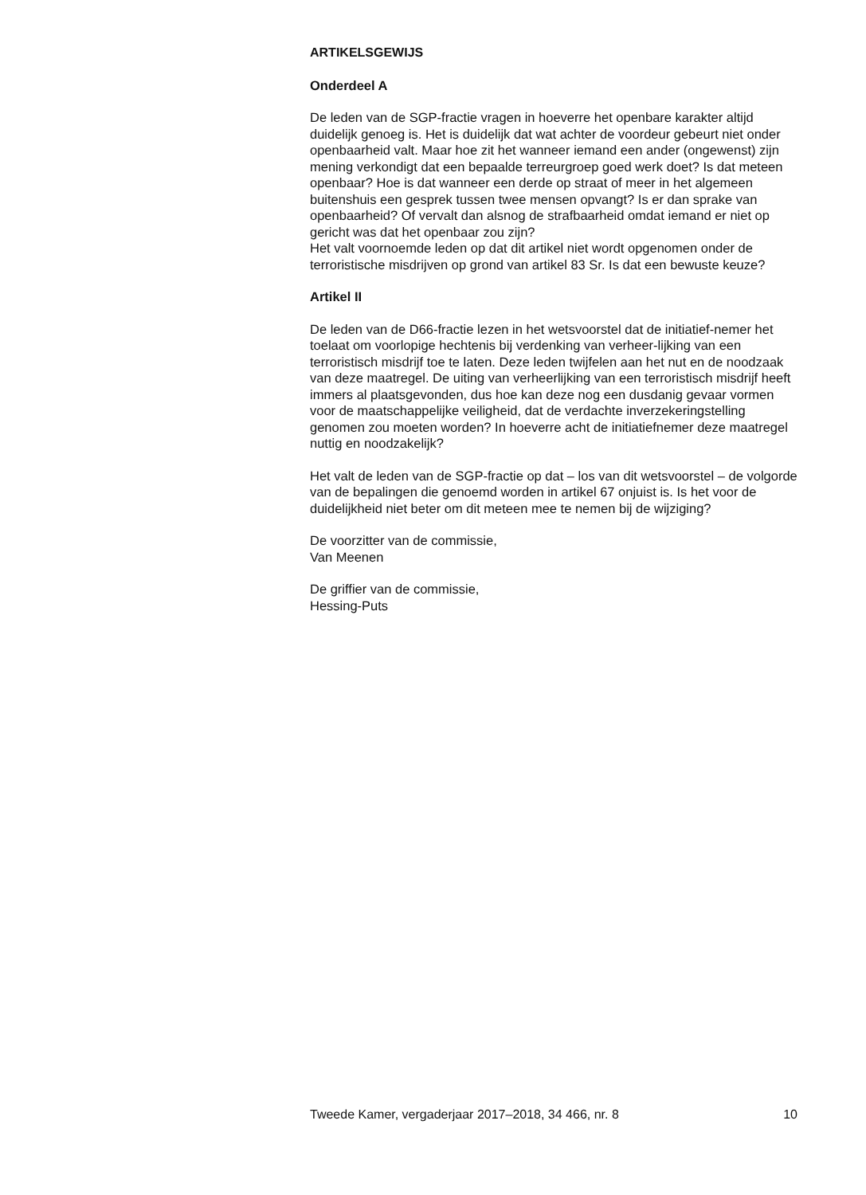ARTIKELSGEWIJS
Onderdeel A
De leden van de SGP-fractie vragen in hoeverre het openbare karakter altijd duidelijk genoeg is. Het is duidelijk dat wat achter de voordeur gebeurt niet onder openbaarheid valt. Maar hoe zit het wanneer iemand een ander (ongewenst) zijn mening verkondigt dat een bepaalde terreurgroep goed werk doet? Is dat meteen openbaar? Hoe is dat wanneer een derde op straat of meer in het algemeen buitenshuis een gesprek tussen twee mensen opvangt? Is er dan sprake van openbaarheid? Of vervalt dan alsnog de strafbaarheid omdat iemand er niet op gericht was dat het openbaar zou zijn?
Het valt voornoemde leden op dat dit artikel niet wordt opgenomen onder de terroristische misdrijven op grond van artikel 83 Sr. Is dat een bewuste keuze?
Artikel II
De leden van de D66-fractie lezen in het wetsvoorstel dat de initiatief-nemer het toelaat om voorlopige hechtenis bij verdenking van verheer-lijking van een terroristisch misdrijf toe te laten. Deze leden twijfelen aan het nut en de noodzaak van deze maatregel. De uiting van verheerlijking van een terroristisch misdrijf heeft immers al plaatsgevonden, dus hoe kan deze nog een dusdanig gevaar vormen voor de maatschappelijke veiligheid, dat de verdachte inverzekeringstelling genomen zou moeten worden? In hoeverre acht de initiatiefnemer deze maatregel nuttig en noodzakelijk?
Het valt de leden van de SGP-fractie op dat – los van dit wetsvoorstel – de volgorde van de bepalingen die genoemd worden in artikel 67 onjuist is. Is het voor de duidelijkheid niet beter om dit meteen mee te nemen bij de wijziging?
De voorzitter van de commissie,
Van Meenen
De griffier van de commissie,
Hessing-Puts
Tweede Kamer, vergaderjaar 2017–2018, 34 466, nr. 8 10